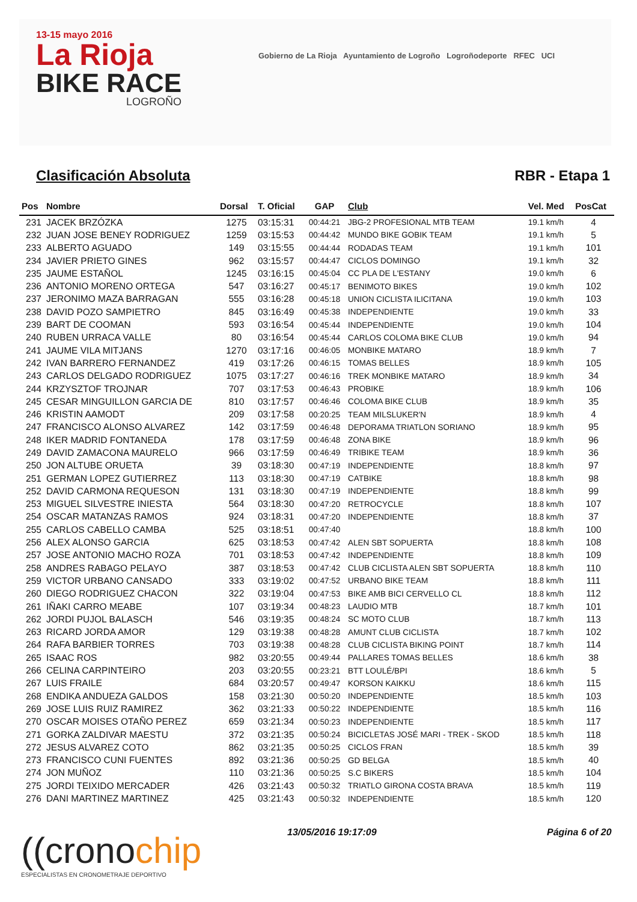13-15 mayo 2016
La Rioja
BIKE RACE
LOGROÑO
Gobierno de La Rioja Ayuntamiento de Logroño Logroñodeporte RFEC UCI
Clasificación Absoluta RBR - Etapa 1
| Pos | Nombre | Dorsal | T. Oficial | GAP | Club | Vel. Med | PosCat |
| --- | --- | --- | --- | --- | --- | --- | --- |
| 231 | JACEK BRZÓZKA | 1275 | 03:15:31 | 00:44:21 | JBG-2 PROFESIONAL MTB TEAM | 19.1 km/h | 4 |
| 232 | JUAN JOSE BENEY RODRIGUEZ | 1259 | 03:15:53 | 00:44:42 | MUNDO BIKE GOBIK TEAM | 19.1 km/h | 5 |
| 233 | ALBERTO AGUADO | 149 | 03:15:55 | 00:44:44 | RODADAS TEAM | 19.1 km/h | 101 |
| 234 | JAVIER PRIETO GINES | 962 | 03:15:57 | 00:44:47 | CICLOS DOMINGO | 19.1 km/h | 32 |
| 235 | JAUME ESTAÑOL | 1245 | 03:16:15 | 00:45:04 | CC PLA DE L'ESTANY | 19.0 km/h | 6 |
| 236 | ANTONIO MORENO ORTEGA | 547 | 03:16:27 | 00:45:17 | BENIMOTO BIKES | 19.0 km/h | 102 |
| 237 | JERONIMO MAZA BARRAGAN | 555 | 03:16:28 | 00:45:18 | UNION CICLISTA ILICITANA | 19.0 km/h | 103 |
| 238 | DAVID POZO SAMPIETRO | 845 | 03:16:49 | 00:45:38 | INDEPENDIENTE | 19.0 km/h | 33 |
| 239 | BART DE COOMAN | 593 | 03:16:54 | 00:45:44 | INDEPENDIENTE | 19.0 km/h | 104 |
| 240 | RUBEN URRACA VALLE | 80 | 03:16:54 | 00:45:44 | CARLOS COLOMA BIKE CLUB | 19.0 km/h | 94 |
| 241 | JAUME VILA MITJANS | 1270 | 03:17:16 | 00:46:05 | MONBIKE MATARO | 18.9 km/h | 7 |
| 242 | IVAN BARRERO FERNANDEZ | 419 | 03:17:26 | 00:46:15 | TOMAS BELLES | 18.9 km/h | 105 |
| 243 | CARLOS DELGADO RODRIGUEZ | 1075 | 03:17:27 | 00:46:16 | TREK MONBIKE MATARO | 18.9 km/h | 34 |
| 244 | KRZYSZTOF TROJNAR | 707 | 03:17:53 | 00:46:43 | PROBIKE | 18.9 km/h | 106 |
| 245 | CESAR MINGUILLON GARCIA DE | 810 | 03:17:57 | 00:46:46 | COLOMA BIKE CLUB | 18.9 km/h | 35 |
| 246 | KRISTIN AAMODT | 209 | 03:17:58 | 00:20:25 | TEAM MILSLUKER'N | 18.9 km/h | 4 |
| 247 | FRANCISCO ALONSO ALVAREZ | 142 | 03:17:59 | 00:46:48 | DEPORAMA TRIATLON SORIANO | 18.9 km/h | 95 |
| 248 | IKER MADRID FONTANEDA | 178 | 03:17:59 | 00:46:48 | ZONA BIKE | 18.9 km/h | 96 |
| 249 | DAVID ZAMACONA MAURELO | 966 | 03:17:59 | 00:46:49 | TRIBIKE TEAM | 18.9 km/h | 36 |
| 250 | JON ALTUBE ORUETA | 39 | 03:18:30 | 00:47:19 | INDEPENDIENTE | 18.8 km/h | 97 |
| 251 | GERMAN LOPEZ GUTIERREZ | 113 | 03:18:30 | 00:47:19 | CATBIKE | 18.8 km/h | 98 |
| 252 | DAVID CARMONA REQUESON | 131 | 03:18:30 | 00:47:19 | INDEPENDIENTE | 18.8 km/h | 99 |
| 253 | MIGUEL SILVESTRE INIESTA | 564 | 03:18:30 | 00:47:20 | RETROCYCLE | 18.8 km/h | 107 |
| 254 | OSCAR MATANZAS RAMOS | 924 | 03:18:31 | 00:47:20 | INDEPENDIENTE | 18.8 km/h | 37 |
| 255 | CARLOS CABELLO CAMBA | 525 | 03:18:51 | 00:47:40 | | 18.8 km/h | 100 |
| 256 | ALEX ALONSO GARCIA | 625 | 03:18:53 | 00:47:42 | ALEN SBT SOPUERTA | 18.8 km/h | 108 |
| 257 | JOSE ANTONIO MACHO ROZA | 701 | 03:18:53 | 00:47:42 | INDEPENDIENTE | 18.8 km/h | 109 |
| 258 | ANDRES RABAGO PELAYO | 387 | 03:18:53 | 00:47:42 | CLUB CICLISTA ALEN SBT SOPUERTA | 18.8 km/h | 110 |
| 259 | VICTOR URBANO CANSADO | 333 | 03:19:02 | 00:47:52 | URBANO BIKE TEAM | 18.8 km/h | 111 |
| 260 | DIEGO RODRIGUEZ CHACON | 322 | 03:19:04 | 00:47:53 | BIKE AMB BICI CERVELLO CL | 18.8 km/h | 112 |
| 261 | IÑAKI CARRO MEABE | 107 | 03:19:34 | 00:48:23 | LAUDIO MTB | 18.7 km/h | 101 |
| 262 | JORDI PUJOL BALASCH | 546 | 03:19:35 | 00:48:24 | SC MOTO CLUB | 18.7 km/h | 113 |
| 263 | RICARD JORDA AMOR | 129 | 03:19:38 | 00:48:28 | AMUNT CLUB CICLISTA | 18.7 km/h | 102 |
| 264 | RAFA BARBIER TORRES | 703 | 03:19:38 | 00:48:28 | CLUB CICLISTA BIKING POINT | 18.7 km/h | 114 |
| 265 | ISAAC ROS | 982 | 03:20:55 | 00:49:44 | PALLARES TOMAS BELLES | 18.6 km/h | 38 |
| 266 | CELINA CARPINTEIRO | 203 | 03:20:55 | 00:23:21 | BTT LOULÉ/BPI | 18.6 km/h | 5 |
| 267 | LUIS FRAILE | 684 | 03:20:57 | 00:49:47 | KORSON KAIKKU | 18.6 km/h | 115 |
| 268 | ENDIKA ANDUEZA GALDOS | 158 | 03:21:30 | 00:50:20 | INDEPENDIENTE | 18.5 km/h | 103 |
| 269 | JOSE LUIS RUIZ RAMIREZ | 362 | 03:21:33 | 00:50:22 | INDEPENDIENTE | 18.5 km/h | 116 |
| 270 | OSCAR MOISES OTAÑO PEREZ | 659 | 03:21:34 | 00:50:23 | INDEPENDIENTE | 18.5 km/h | 117 |
| 271 | GORKA ZALDIVAR MAESTU | 372 | 03:21:35 | 00:50:24 | BICICLETAS JOSÉ MARI - TREK - SKOD | 18.5 km/h | 118 |
| 272 | JESUS ALVAREZ COTO | 862 | 03:21:35 | 00:50:25 | CICLOS FRAN | 18.5 km/h | 39 |
| 273 | FRANCISCO CUNI FUENTES | 892 | 03:21:36 | 00:50:25 | GD BELGA | 18.5 km/h | 40 |
| 274 | JON MUÑOZ | 110 | 03:21:36 | 00:50:25 | S.C BIKERS | 18.5 km/h | 104 |
| 275 | JORDI TEIXIDO MERCADER | 426 | 03:21:43 | 00:50:32 | TRIATLO GIRONA COSTA BRAVA | 18.5 km/h | 119 |
| 276 | DANI MARTINEZ MARTINEZ | 425 | 03:21:43 | 00:50:32 | INDEPENDIENTE | 18.5 km/h | 120 |
((cronochip
ESPECIALISTAS EN CRONOMETRAJE DEPORTIVO
13/05/2016 19:17:09 Página 6 of 20